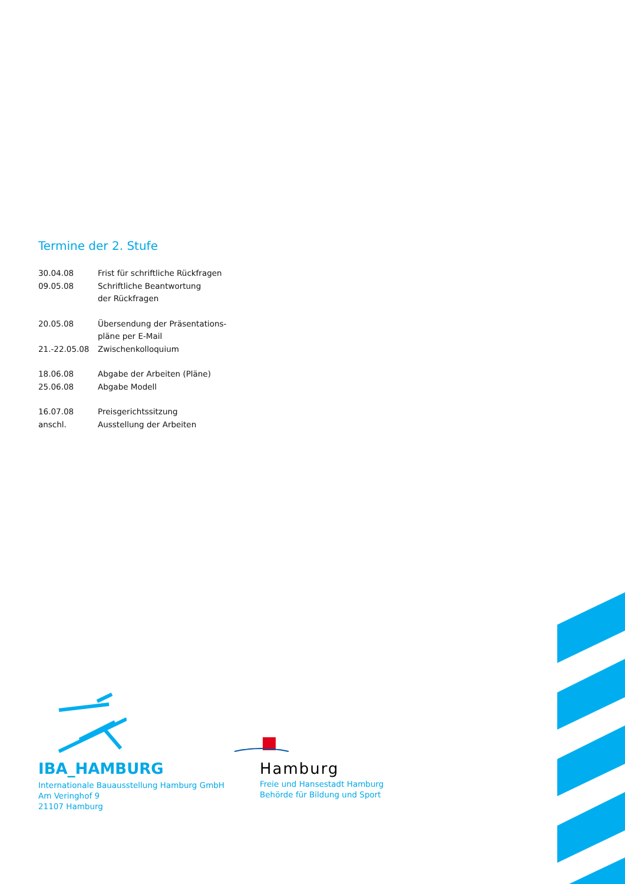Termine der 2. Stufe
| 30.04.08 | Frist für schriftliche Rückfragen |
| 09.05.08 | Schriftliche Beantwortung |
| | der Rückfragen |
| 20.05.08 | Übersendung der Präsentations- |
| | pläne per E-Mail |
| 21.-22.05.08 | Zwischenkolloquium |
| 18.06.08 | Abgabe der Arbeiten (Pläne) |
| 25.06.08 | Abgabe Modell |
| 16.07.08 | Preisgerichtssitzung |
| anschl. | Ausstellung der Arbeiten |
IBA_HAMBURG
Internationale Bauausstellung Hamburg GmbH
Am Veringhof 9
21107 Hamburg
Hamburg
Freie und Hansestadt Hamburg
Behörde für Bildung und Sport